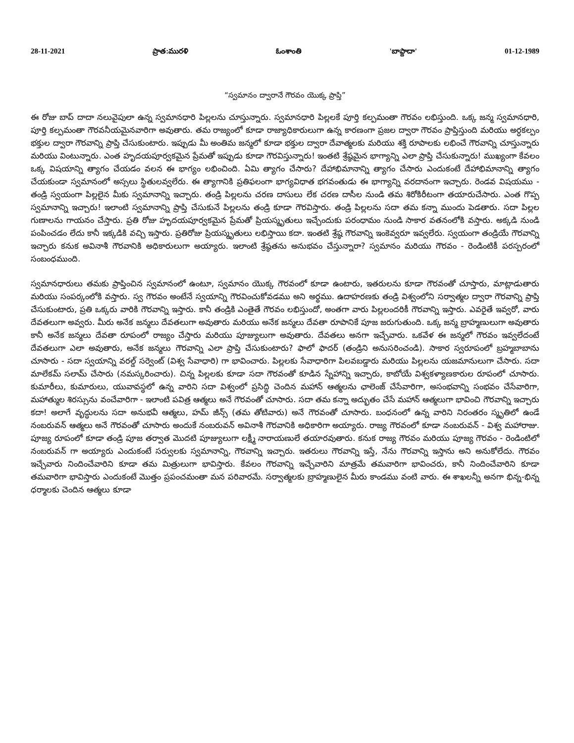28-11-2021 ప్రాత:మురళి ఓంశాంతి 'బాప్దాదా' 01-12-1989
“స్వమానం ద్వారానే గౌరవం యొక్క ప్రాప్తి”
ఈ రోజు బాప్ దాదా నలువైపులా ఉన్న స్వమానధారి పిల్లలను చూస్తున్నారు. స్వమానధారి పిల్లలకే పూర్తి కల్పమంతా గౌరవం లభిస్తుంది. ఒక్క జన్మ స్వమానధారి, పూర్తి కల్పమంతా గౌరవనీయమైనవారిగా అవుతారు. తమ రాజ్యంలో కూడా రాజ్యాధికారులుగా ఉన్న కారణంగా ప్రజల ద్వారా గౌరవం ప్రాప్తిస్తుంది మరియు అర్ధకల్పం భక్తుల ద్వారా గౌరవాన్ని ప్రాప్తి చేసుకుంటారు. ఇప్పుడు మీ అంతిమ జన్మలో కూడా భక్తుల ద్వారా దేవాత్మలకు మరియు శక్తి రూపాలకు లభించే గౌరవాన్ని చూస్తున్నారు మరియు వింటున్నారు. ఎంత హృదయపూర్వకమైన ప్రేమతో ఇప్పుడు కూడా గౌరవిస్తున్నారు! ఇంతటి శ్రేష్ఠమైన భాగ్యాన్ని ఎలా ప్రాప్తి చేసుకున్నారు! ముఖ్యంగా కేవలం ఒక్క విషయాన్ని త్యాగం చేయడం వలన ఈ భాగ్యం లభించింది. ఏమి త్యాగం చేసారు? దేహాభిమానాన్ని త్యాగం చేసారు ఎందుకంటే దేహాభిమానాన్ని త్యాగం చేయకుండా స్వమానంలో అస్సలు స్థితులవ్వలేరు. ఈ త్యాగానికి ప్రతిఫలంగా భాగ్యవిధాత భగవంతుడు ఈ భాగ్యాన్ని వరదానంగా ఇచ్చారు. రెండవ విషయము - తండ్రి స్వయంగా పిల్లలైన మీకు స్వమానాన్ని ఇచ్చారు. తండ్రి పిల్లలను చరణ దాసులు లేక చరణ దాసీల నుండి తమ శిరోకిరీటంగా తయారుచేసారు. ఎంత గొప్ప స్వమానాన్ని ఇచ్చారు! ఇలాంటి స్వమానాన్ని ప్రాప్తి చేసుకునే పిల్లలను తండ్రి కూడా గౌరవిస్తారు. తండ్రి పిల్లలను సదా తమ కన్నా ముందు పెడతారు. సదా పిల్లల గుణాలను గాయనం చేస్తారు. ప్రతి రోజు హృదయపూర్వకమైన ప్రేమతో ప్రియస్మృతులు ఇచ్చేందుకు పరంధామం నుండి సాకార వతనంలోకి వస్తారు. అక్కడి నుండి పంపించడం లేదు కానీ ఇక్కడికి వచ్చి ఇస్తారు. ప్రతిరోజు ప్రియస్మృతులు లభిస్తాయి కదా. ఇంతటి శ్రేష్ఠ గౌరవాన్ని ఇంకెవ్వరూ ఇవ్వలేరు. స్వయంగా తండ్రియే గౌరవాన్ని ఇచ్చారు కనుక అవినాశీ గౌరవానికి అధికారులుగా అయ్యారు. ఇలాంటి శ్రేష్ఠతను అనుభవం చేస్తున్నారా? స్వమానం మరియు గౌరవం - రెండింటికీ పరస్పరంలో సంబంధముంది.
స్వమానధారులు తమకు ప్రాప్తించిన స్వమానంలో ఉంటూ, స్వమానం యొక్క గౌరవంలో కూడా ఉంటారు, ఇతరులను కూడా గౌరవంతో చూస్తారు, మాట్లాడుతారు మరియు సంపర్కంలోకి వస్తారు. స్వ గౌరవం అంటేనే స్వయాన్ని గౌరవించుకోవడము అని అర్థము. ఉదాహరణకు తండ్రి విశ్వంలోని సర్వాత్మల ద్వారా గౌరవాన్ని ప్రాప్తి చేసుకుంటారు, ప్రతి ఒక్కరు వారికి గౌరవాన్ని ఇస్తారు. కానీ తండ్రికి ఎంతైతే గౌరవం లభిస్తుందో, అంతగా వారు పిల్లలందరికీ గౌరవాన్ని ఇస్తారు. ఎవరైతే ఇవ్వరో, వారు దేవతలుగా అవ్వరు. మీరు అనేక జన్మలు దేవతలుగా అవుతారు మరియు అనేక జన్మలు దేవతా రూపానికే పూజ జరుగుతుంది. ఒక్క జన్మ బ్రాహ్మణులుగా అవుతారు కానీ అనేక జన్మలు దేవతా రూపంలో రాజ్యం చేస్తారు మరియు పూజ్యులుగా అవుతారు. దేవతలు అనగా ఇచ్చేవారు. ఒకవేళ ఈ జన్మలో గౌరవం ఇవ్వలేదంటే దేవతలుగా ఎలా అవుతారు, అనేక జన్మలు గౌరవాన్ని ఎలా ప్రాప్తి చేసుకుంటారు? ఫాలో ఫాదర్ (తండ్రిని అనుసరించండి). సాకార స్వరూపంలో బ్రహ్మబాబాను చూసారు - సదా స్వయాన్ని వరల్డ్ సర్వెంట్ (విశ్వ సేవాధారి) గా భావించారు. పిల్లలకు సేవాధారిగా పిలవబడ్డారు మరియు పిల్లలను యజమానులుగా చేసారు. సదా మాలేకమ్ సలామ్ చేసారు (నమస్కరించారు). చిన్న పిల్లలకు కూడా సదా గౌరవంతో కూడిన స్నేహాన్ని ఇచ్చారు, కాబోయే విశ్వకళ్యాణకారుల రూపంలో చూసారు. కుమారీలు, కుమారులు, యువావస్థలో ఉన్న వారిని సదా విశ్వంలో ప్రసిద్ధి చెందిన మహాన్ ఆత్మలను ఛాలెంజ్ చేసేవారిగా, అసంభవాన్ని సంభవం చేసేవారిగా, మహాత్ముల శిరస్సును వంచేవారిగా - ఇలాంటి పవిత్ర ఆత్మలు అనే గౌరవంతో చూసారు. సదా తమ కన్నా అద్భుతం చేసే మహాన్ ఆత్మలుగా భావించి గౌరవాన్ని ఇచ్చారు కదా! అలాగే వృద్ధులను సదా అనుభవీ ఆత్మలు, హమ్ జీన్స్ (తమ తోటివారు) అనే గౌరవంతో చూసారు. బంధనంలో ఉన్న వారిని నిరంతరం స్మృతిలో ఉండే నంబరువన్ ఆత్మలు అనే గౌరవంతో చూసారు అందుకే నంబరువన్ అవినాశీ గౌరవానికి అధికారిగా అయ్యారు. రాజ్య గౌరవంలో కూడా నంబరువన్ - విశ్వ మహారాజు. పూజ్య రూపంలో కూడా తండ్రి పూజ తర్వాత మొదటి పూజ్యులుగా లక్ష్మీ నారాయణులే తయారవుతారు. కనుక రాజ్య గౌరవం మరియు పూజ్య గౌరవం - రెండింటిలో నంబరువన్ గా అయ్యారు ఎందుకంటే సర్వులకు స్వమానాన్ని, గౌరవాన్ని ఇచ్చారు. ఇతరులు గౌరవాన్ని ఇస్తే, నేను గౌరవాన్ని ఇస్తాను అని అనుకోలేదు. గౌరవం ఇచ్చేవారు నిందించేవారిని కూడా తమ మిత్రులుగా భావిస్తారు. కేవలం గౌరవాన్ని ఇచ్చేవారిని మాత్రమే తమవారిగా భావించరు, కానీ నిందించేవారిని కూడా తమవారిగా భావిస్తారు ఎందుకంటే మొత్తం ప్రపంచమంతా మన పరివారమే. సర్వాత్మలకు బ్రాహ్మణులైన మీరు కాండము వంటి వారు. ఈ శాఖలన్నీ అనగా భిన్న-భిన్న ధర్మాలకు చెందిన ఆత్మలు కూడా